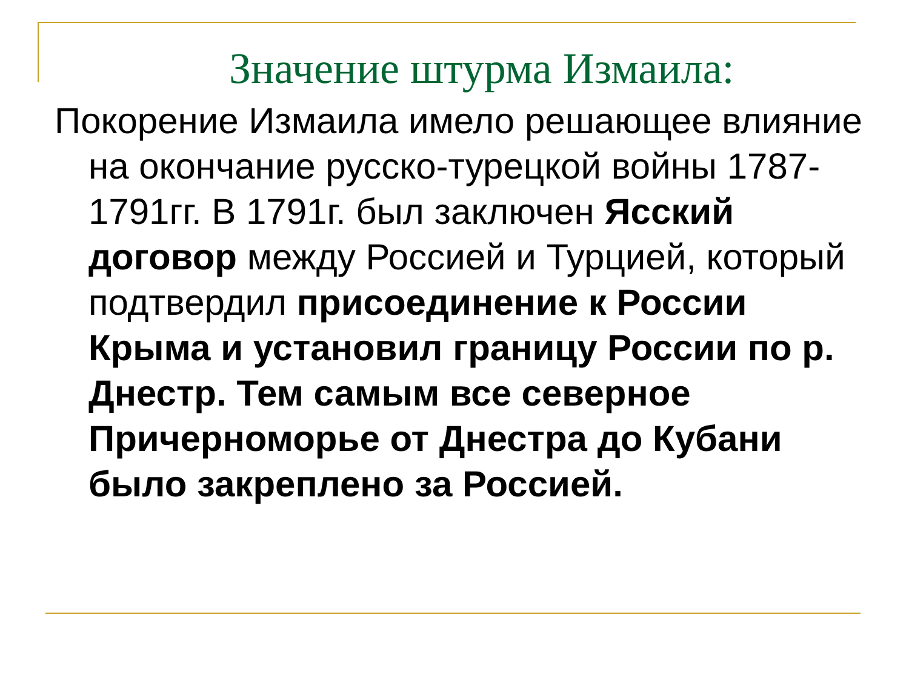Значение штурма Измаила:
Покорение Измаила имело решающее влияние на окончание русско-турецкой войны 1787-1791гг. В 1791г. был заключен Ясский договор между Россией и Турцией, который подтвердил присоединение к России Крыма и установил границу России по р. Днестр. Тем самым все северное Причерноморье от Днестра до Кубани было закреплено за Россией.